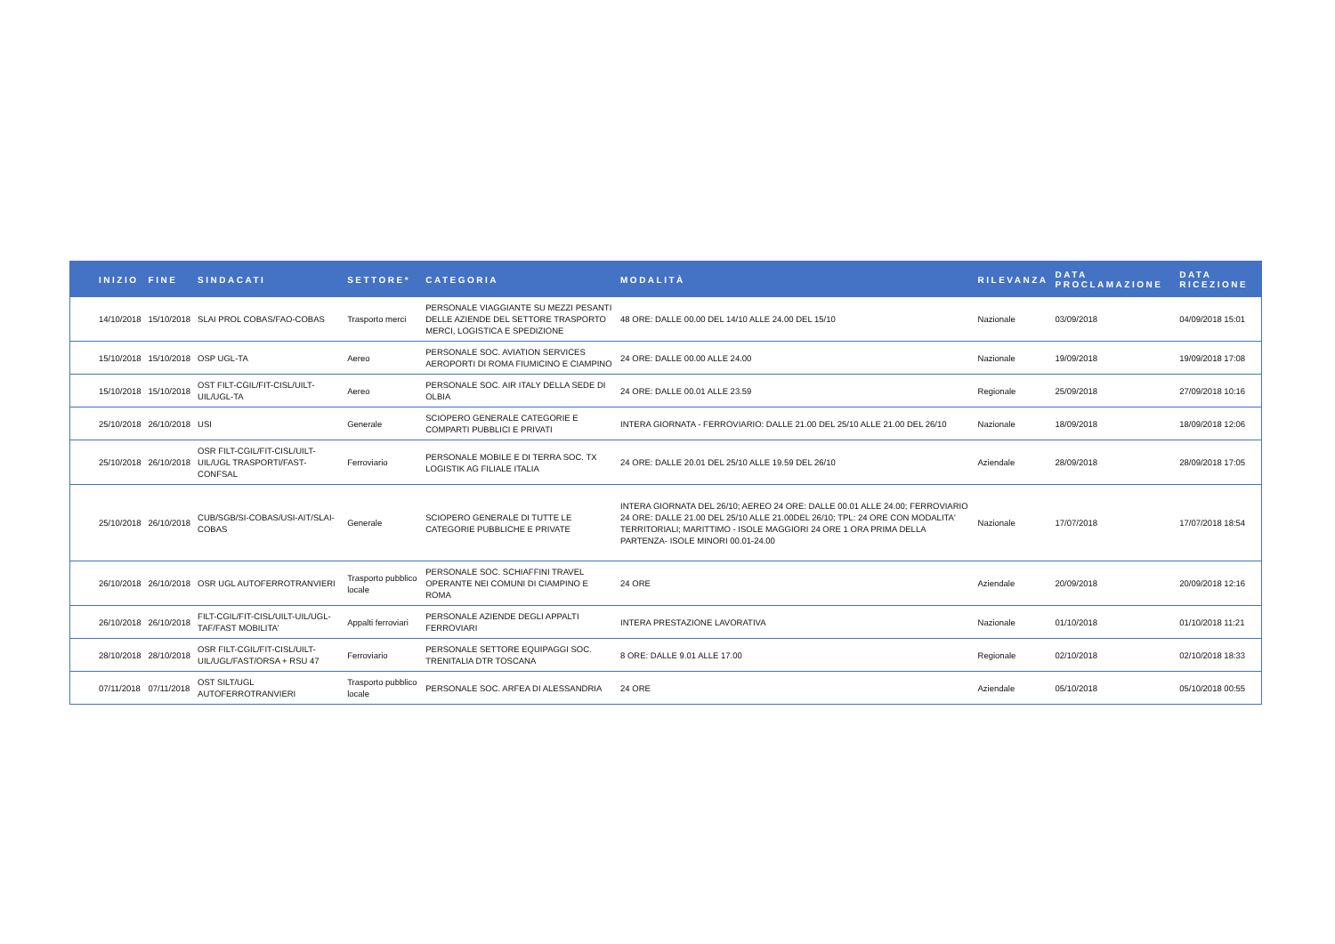| INIZIO | FINE | SINDACATI | SETTORE* | CATEGORIA | MODALITÀ | RILEVANZA | DATA PROCLAMAZIONE | DATA RICEZIONE |
| --- | --- | --- | --- | --- | --- | --- | --- | --- |
| 14/10/2018 | 15/10/2018 | SLAI PROL COBAS/FAO-COBAS | Trasporto merci | PERSONALE VIAGGIANTE SU MEZZI PESANTI DELLE AZIENDE DEL SETTORE TRASPORTO MERCI, LOGISTICA E SPEDIZIONE | 48 ORE: DALLE 00.00 DEL 14/10 ALLE 24.00 DEL 15/10 | Nazionale | 03/09/2018 | 04/09/2018 15:01 |
| 15/10/2018 | 15/10/2018 | OSP UGL-TA | Aereo | PERSONALE SOC. AVIATION SERVICES AEROPORTI DI ROMA FIUMICINO E CIAMPINO | 24 ORE: DALLE 00.00 ALLE 24.00 | Nazionale | 19/09/2018 | 19/09/2018 17:08 |
| 15/10/2018 | 15/10/2018 | OST FILT-CGIL/FIT-CISL/UILT-UIL/UGL-TA | Aereo | PERSONALE SOC. AIR ITALY DELLA SEDE DI OLBIA | 24 ORE: DALLE 00.01 ALLE 23.59 | Regionale | 25/09/2018 | 27/09/2018 10:16 |
| 25/10/2018 | 26/10/2018 | USI | Generale | SCIOPERO GENERALE CATEGORIE E COMPARTI PUBBLICI E PRIVATI | INTERA GIORNATA - FERROVIARIO: DALLE 21.00 DEL 25/10 ALLE 21.00 DEL 26/10 | Nazionale | 18/09/2018 | 18/09/2018 12:06 |
| 25/10/2018 | 26/10/2018 | OSR FILT-CGIL/FIT-CISL/UILT-UIL/UGL TRASPORTI/FAST-CONFSAL | Ferroviario | PERSONALE MOBILE E DI TERRA SOC. TX LOGISTIK AG FILIALE ITALIA | 24 ORE: DALLE 20.01 DEL 25/10 ALLE 19.59 DEL 26/10 | Aziendale | 28/09/2018 | 28/09/2018 17:05 |
| 25/10/2018 | 26/10/2018 | CUB/SGB/SI-COBAS/USI-AIT/SLAI-COBAS | Generale | SCIOPERO GENERALE DI TUTTE LE CATEGORIE PUBBLICHE E PRIVATE | INTERA GIORNATA DEL 26/10; AEREO 24 ORE: DALLE 00.01 ALLE 24.00; FERROVIARIO 24 ORE: DALLE 21.00 DEL 25/10 ALLE 21.00DEL 26/10; TPL: 24 ORE CON MODALITA' TERRITORIALI; MARITTIMO - ISOLE MAGGIORI 24 ORE 1 ORA PRIMA DELLA PARTENZA- ISOLE MINORI 00.01-24.00 | Nazionale | 17/07/2018 | 17/07/2018 18:54 |
| 26/10/2018 | 26/10/2018 | OSR UGL AUTOFERROTRANVIERI | Trasporto pubblico locale | PERSONALE SOC. SCHIAFFINI TRAVEL OPERANTE NEI COMUNI DI CIAMPINO E ROMA | 24 ORE | Aziendale | 20/09/2018 | 20/09/2018 12:16 |
| 26/10/2018 | 26/10/2018 | FILT-CGIL/FIT-CISL/UILT-UIL/UGL-TAF/FAST MOBILITA' | Appalti ferroviari | PERSONALE AZIENDE DEGLI APPALTI FERROVIARI | INTERA PRESTAZIONE LAVORATIVA | Nazionale | 01/10/2018 | 01/10/2018 11:21 |
| 28/10/2018 | 28/10/2018 | OSR FILT-CGIL/FIT-CISL/UILT-UIL/UGL/FAST/ORSA + RSU 47 | Ferroviario | PERSONALE SETTORE EQUIPAGGI SOC. TRENITALIA DTR TOSCANA | 8 ORE: DALLE 9.01 ALLE 17.00 | Regionale | 02/10/2018 | 02/10/2018 18:33 |
| 07/11/2018 | 07/11/2018 | OST SILT/UGL AUTOFERROTRANVIERI | Trasporto pubblico locale | PERSONALE SOC. ARFEA DI ALESSANDRIA | 24 ORE | Aziendale | 05/10/2018 | 05/10/2018 00:55 |